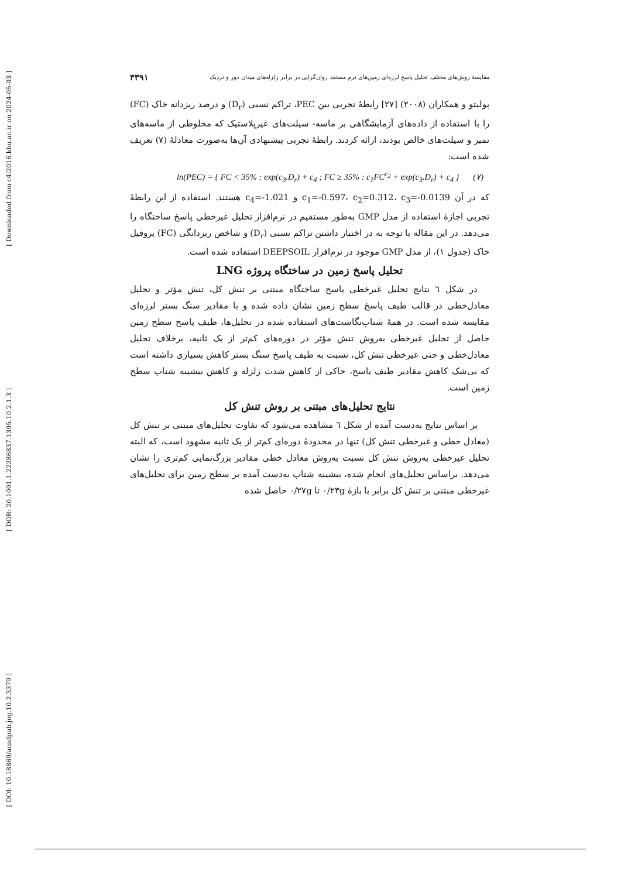[ Downloaded from c4i2016.khu.ac.ir on 2024-05-03 ]
[ DOR: 20.1001.1.22286837.1395.10.2.1.3 ]
[ DOI: 10.18869/acadpub.jeg.10.2.3379 ]
مقایسهٔ روش‌های مختلف تحلیل پاسخ لرزه‌ای زمین‌های نرم مستعد روان‌گرایی در برابر زلزله‌های میدان دور و نزدیک ۳۳۹۱
پولیتو و همکاران (۲۰۰۸) [۲۷] رابطهٔ تجربی بین PEC، تراکم نسبی (D<sub>r</sub>) و درصد ریزدانه خاک (FC) را با استفاده از داده‌های آزمایشگاهی بر ماسه- سیلت‌های غیرپلاستیک که مخلوطی از ماسه‌های تمیز و سیلت‌های خالص بودند، ارائه کردند. رابطهٔ تجربی پیشنهادی آن‌ها به‌صورت معادلهٔ (۷) تعریف شده است:
ln(PEC) = { FC < 35% : exp(c<sub>3</sub>.D<sub>r</sub>) + c<sub>4</sub> ; FC ≥ 35% : c<sub>1</sub>FC<sup>c<sub>2</sub></sup> + exp(c<sub>3</sub>.D<sub>r</sub>) + c<sub>4</sub> } (۷)
که در آن c<sub>1</sub>=-0.597، c<sub>2</sub>=0.312، c<sub>3</sub>=-0.0139 و c<sub>4</sub>=-1.021 هستند. استفاده از این رابطهٔ تجربی اجازهٔ استفاده از مدل GMP به‌طور مستقیم در نرم‌افزار تحلیل غیرخطی پاسخ ساختگاه را می‌دهد. در این مقاله با توجه به در اختیار داشتن تراکم نسبی (D<sub>r</sub>) و شاخص ریزدانگی (FC) پروفیل خاک (جدول ۱)، از مدل GMP موجود در نرم‌افزار DEEPSOIL استفاده شده است.
تحلیل پاسخ زمین در ساختگاه پروژه LNG
در شکل ٦ نتایج تحلیل غیرخطی پاسخ ساختگاه مبتنی بر تنش کل، تنش مؤثر و تحلیل معادل‌خطی در قالب طیف پاسخ سطح زمین نشان داده شده و با مقادیر سنگ بستر لرزه‌ای مقایسه شده است. در همهٔ شتاب‌نگاشت‌های استفاده شده در تحلیل‌ها، طیف پاسخ سطح زمین حاصل از تحلیل غیرخطی به‌روش تنش مؤثر در دوره‌های کم‌تر از یک ثانیه، برخلاف تحلیل معادل‌خطی و حتی غیرخطی تنش کل، نسبت به طیف پاسخ سنگ بستر کاهش بسیاری داشته است که بی‌شک کاهش مقادیر طیف پاسخ، حاکی از کاهش شدت زلزله و کاهش بیشینه شتاب سطح زمین است.
نتایج تحلیل‌های مبتنی بر روش تنش کل
بر اساس نتایج به‌دست آمده از شکل ٦ مشاهده می‌شود که تفاوت تحلیل‌های مبتنی بر تنش کل (معادل خطی و غیرخطی تنش کل) تنها در محدودهٔ دوره‌ای کم‌تر از یک ثانیه مشهود است، که البته تحلیل غیرخطی به‌روش تنش کل نسبت به‌روش معادل خطی مقادیر بزرگ‌نمایی کم‌تری را نشان می‌دهد. براساس تحلیل‌های انجام شده، بیشینه شتاب به‌دست آمده بر سطح زمین برای تحلیل‌های غیرخطی مبتنی بر تنش کل برابر با بازهٔ ۰/۲۳g تا ۰/۲۷g حاصل شده